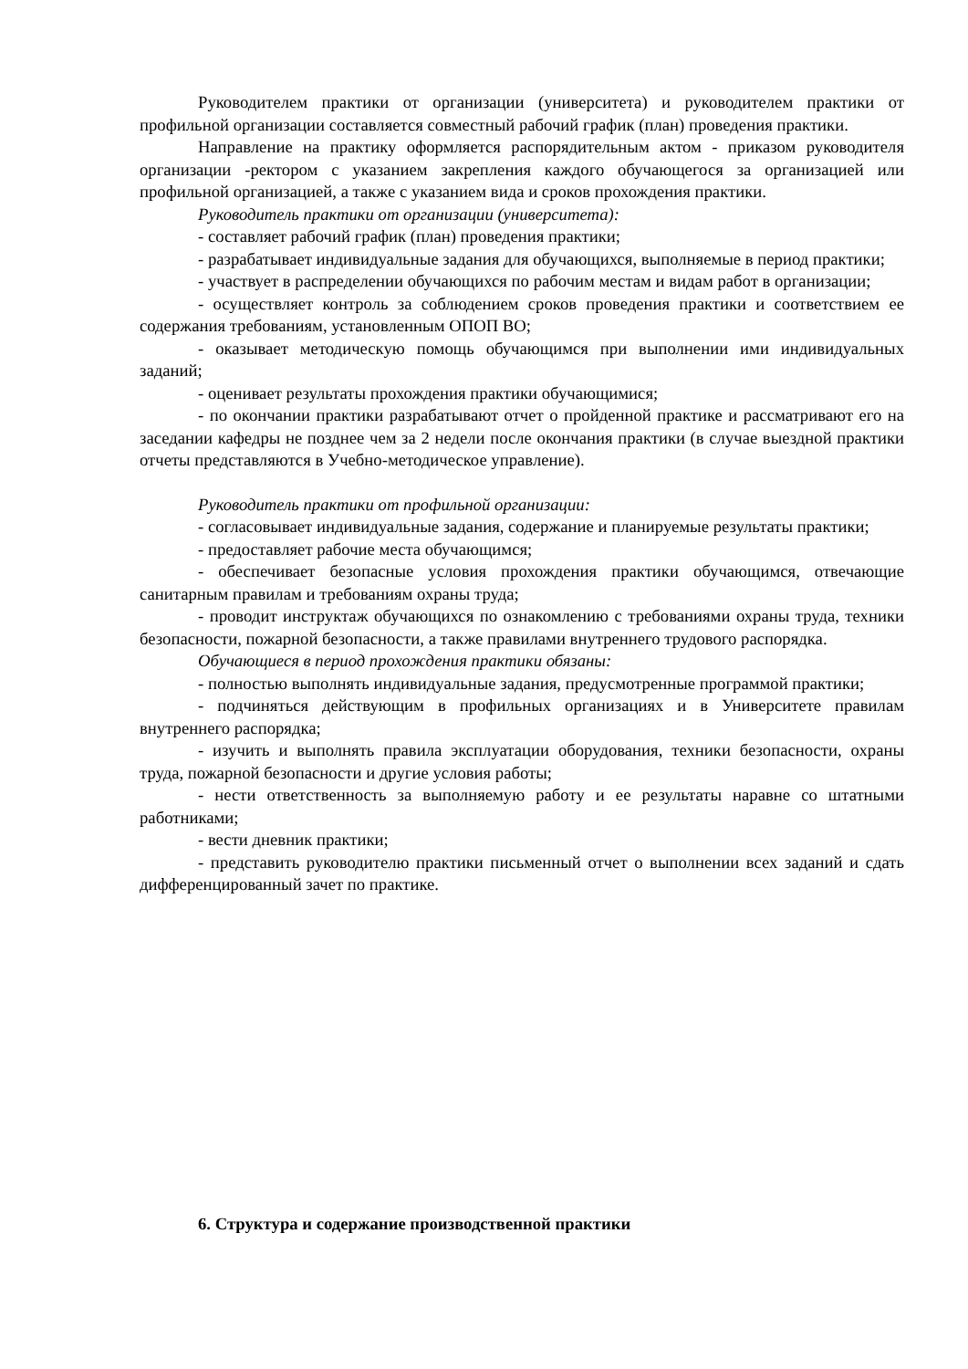Руководителем практики от организации (университета) и руководителем практики от профильной организации составляется совместный рабочий график (план) проведения практики.
Направление на практику оформляется распорядительным актом - приказом руководителя организации -ректором с указанием закрепления каждого обучающегося за организацией или профильной организацией, а также с указанием вида и сроков прохождения практики.
Руководитель практики от организации (университета):
- составляет рабочий график (план) проведения практики;
- разрабатывает индивидуальные задания для обучающихся, выполняемые в период практики;
- участвует в распределении обучающихся по рабочим местам и видам работ в организации;
- осуществляет контроль за соблюдением сроков проведения практики и соответствием ее содержания требованиям, установленным ОПОП ВО;
- оказывает методическую помощь обучающимся при выполнении ими индивидуальных заданий;
- оценивает результаты прохождения практики обучающимися;
- по окончании практики разрабатывают отчет о пройденной практике и рассматривают его на заседании кафедры не позднее чем за 2 недели после окончания практики (в случае выездной практики отчеты представляются в Учебно-методическое управление).
Руководитель практики от профильной организации:
- согласовывает индивидуальные задания, содержание и планируемые результаты практики;
- предоставляет рабочие места обучающимся;
- обеспечивает безопасные условия прохождения практики обучающимся, отвечающие санитарным правилам и требованиям охраны труда;
- проводит инструктаж обучающихся по ознакомлению с требованиями охраны труда, техники безопасности, пожарной безопасности, а также правилами внутреннего трудового распорядка.
Обучающиеся в период прохождения практики обязаны:
- полностью выполнять индивидуальные задания, предусмотренные программой практики;
- подчиняться действующим в профильных организациях и в Университете правилам внутреннего распорядка;
- изучить и выполнять правила эксплуатации оборудования, техники безопасности, охраны труда, пожарной безопасности и другие условия работы;
- нести ответственность за выполняемую работу и ее результаты наравне со штатными работниками;
- вести дневник практики;
- представить руководителю практики письменный отчет о выполнении всех заданий и сдать дифференцированный зачет по практике.
6. Структура и содержание производственной практики